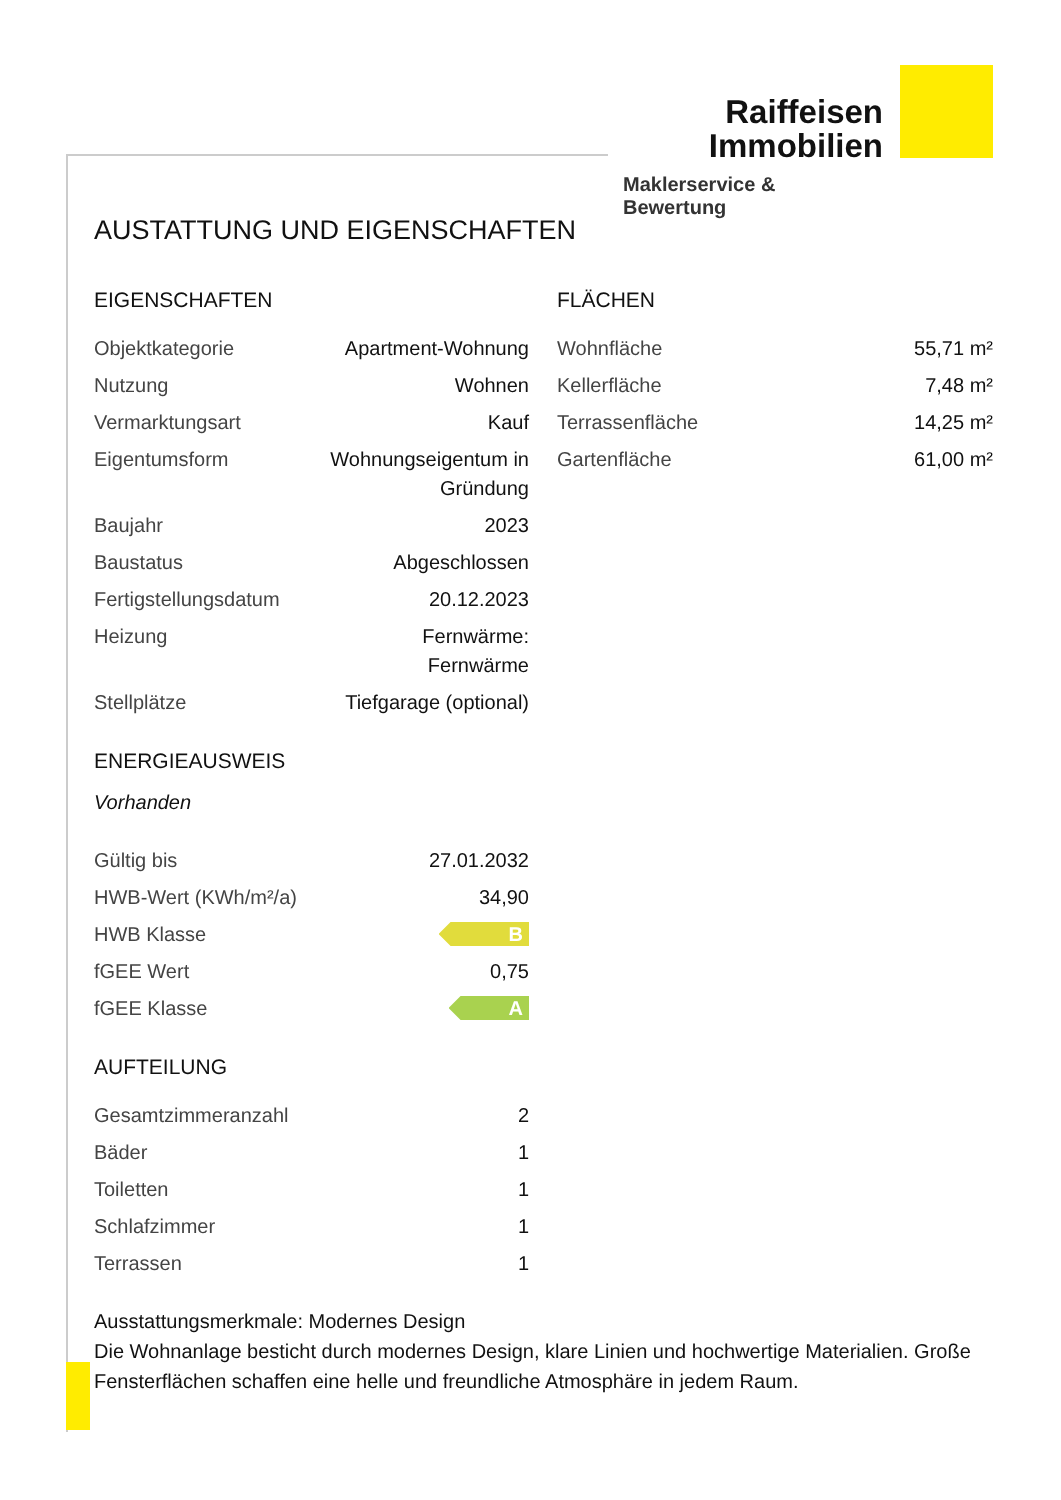Raiffeisen
Immobilien
Maklerservice & Bewertung
AUSTATTUNG UND EIGENSCHAFTEN
EIGENSCHAFTEN
| Objektkategorie | Apartment-Wohnung |
| Nutzung | Wohnen |
| Vermarktungsart | Kauf |
| Eigentumsform | Wohnungseigentum in Gründung |
| Baujahr | 2023 |
| Baustatus | Abgeschlossen |
| Fertigstellungsdatum | 20.12.2023 |
| Heizung | Fernwärme: Fernwärme |
| Stellplätze | Tiefgarage (optional) |
ENERGIEAUSWEIS
Vorhanden
| Gültig bis | 27.01.2032 |
| HWB-Wert (KWh/m²/a) | 34,90 |
| HWB Klasse | B |
| fGEE Wert | 0,75 |
| fGEE Klasse | A |
AUFTEILUNG
| Gesamtzimmeranzahl | 2 |
| Bäder | 1 |
| Toiletten | 1 |
| Schlafzimmer | 1 |
| Terrassen | 1 |
FLÄCHEN
| Wohnfläche | 55,71 m² |
| Kellerfläche | 7,48 m² |
| Terrassenfläche | 14,25 m² |
| Gartenfläche | 61,00 m² |
Ausstattungsmerkmale: Modernes Design
Die Wohnanlage besticht durch modernes Design, klare Linien und hochwertige Materialien. Große Fensterflächen schaffen eine helle und freundliche Atmosphäre in jedem Raum.